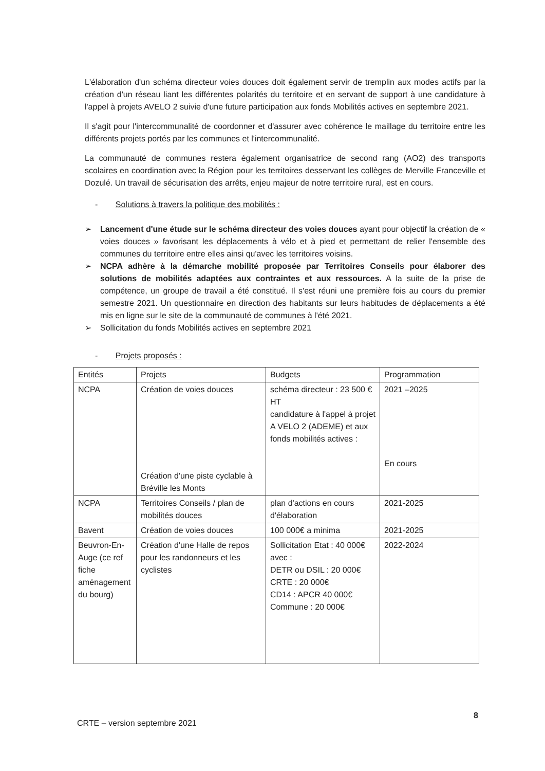L'élaboration d'un schéma directeur voies douces doit également servir de tremplin aux modes actifs par la création d'un réseau liant les différentes polarités du territoire et en servant de support à une candidature à l'appel à projets AVELO 2 suivie d'une future participation aux fonds Mobilités actives en septembre 2021.
Il s'agit pour l'intercommunalité de coordonner et d'assurer avec cohérence le maillage du territoire entre les différents projets portés par les communes et l'intercommunalité.
La communauté de communes restera également organisatrice de second rang (AO2) des transports scolaires en coordination avec la Région pour les territoires desservant les collèges de Merville Franceville et Dozulé. Un travail de sécurisation des arrêts, enjeu majeur de notre territoire rural, est en cours.
- Solutions à travers la politique des mobilités :
➢ Lancement d'une étude sur le schéma directeur des voies douces ayant pour objectif la création de « voies douces » favorisant les déplacements à vélo et à pied et permettant de relier l'ensemble des communes du territoire entre elles ainsi qu'avec les territoires voisins.
➢ NCPA adhère à la démarche mobilité proposée par Territoires Conseils pour élaborer des solutions de mobilités adaptées aux contraintes et aux ressources. A la suite de la prise de compétence, un groupe de travail a été constitué. Il s'est réuni une première fois au cours du premier semestre 2021. Un questionnaire en direction des habitants sur leurs habitudes de déplacements a été mis en ligne sur le site de la communauté de communes à l'été 2021.
➢ Sollicitation du fonds Mobilités actives en septembre 2021
- Projets proposés :
| Entités | Projets | Budgets | Programmation |
| --- | --- | --- | --- |
| NCPA | Création de voies douces Création d'une piste cyclable à Bréville les Monts | schéma directeur : 23 500 € HT candidature à l'appel à projet A VELO 2 (ADEME) et aux fonds mobilités actives : | 2021 –2025 En cours |
| NCPA | Territoires Conseils / plan de mobilités douces | plan d'actions en cours d'élaboration | 2021-2025 |
| Bavent | Création de voies douces | 100 000€ a minima | 2021-2025 |
| Beuvron-En-Auge (ce ref fiche aménagement du bourg) | Création d'une Halle de repos pour les randonneurs et les cyclistes | Sollicitation Etat : 40 000€ avec : DETR ou DSIL : 20 000€ CRTE : 20 000€ CD14 : APCR 40 000€ Commune : 20 000€ | 2022-2024 |
8
CRTE – version septembre 2021